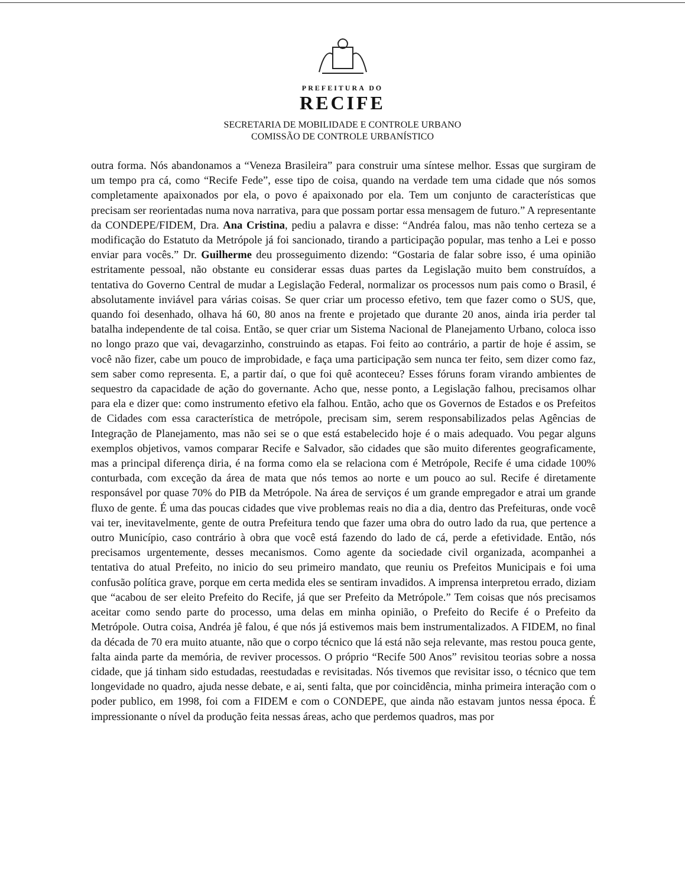PREFEITURA DO
RECIFE
SECRETARIA DE MOBILIDADE E CONTROLE URBANO
COMISSÃO DE CONTROLE URBANÍSTICO
outra forma. Nós abandonamos a “Veneza Brasileira” para construir uma síntese melhor. Essas que surgiram de um tempo pra cá, como “Recife Fede”, esse tipo de coisa, quando na verdade tem uma cidade que nós somos completamente apaixonados por ela, o povo é apaixonado por ela. Tem um conjunto de características que precisam ser reorientadas numa nova narrativa, para que possam portar essa mensagem de futuro.” A representante da CONDEPE/FIDEM, Dra. Ana Cristina, pediu a palavra e disse: “Andréa falou, mas não tenho certeza se a modificação do Estatuto da Metrópole já foi sancionado, tirando a participação popular, mas tenho a Lei e posso enviar para vocês.” Dr. Guilherme deu prosseguimento dizendo: “Gostaria de falar sobre isso, é uma opinião estritamente pessoal, não obstante eu considerar essas duas partes da Legislação muito bem construídos, a tentativa do Governo Central de mudar a Legislação Federal, normalizar os processos num pais como o Brasil, é absolutamente inviável para várias coisas. Se quer criar um processo efetivo, tem que fazer como o SUS, que, quando foi desenhado, olhava há 60, 80 anos na frente e projetado que durante 20 anos, ainda iria perder tal batalha independente de tal coisa. Então, se quer criar um Sistema Nacional de Planejamento Urbano, coloca isso no longo prazo que vai, devagarzinho, construindo as etapas. Foi feito ao contrário, a partir de hoje é assim, se você não fizer, cabe um pouco de improbidade, e faça uma participação sem nunca ter feito, sem dizer como faz, sem saber como representa. E, a partir daí, o que foi quê aconteceu? Esses fóruns foram virando ambientes de sequestro da capacidade de ação do governante. Acho que, nesse ponto, a Legislação falhou, precisamos olhar para ela e dizer que: como instrumento efetivo ela falhou. Então, acho que os Governos de Estados e os Prefeitos de Cidades com essa característica de metrópole, precisam sim, serem responsabilizados pelas Agências de Integração de Planejamento, mas não sei se o que está estabelecido hoje é o mais adequado. Vou pegar alguns exemplos objetivos, vamos comparar Recife e Salvador, são cidades que são muito diferentes geograficamente, mas a principal diferença diria, é na forma como ela se relaciona com é Metrópole, Recife é uma cidade 100% conturbada, com exceção da área de mata que nós temos ao norte e um pouco ao sul. Recife é diretamente responsável por quase 70% do PIB da Metrópole. Na área de serviços é um grande empregador e atrai um grande fluxo de gente. É uma das poucas cidades que vive problemas reais no dia a dia, dentro das Prefeituras, onde você vai ter, inevitavelmente, gente de outra Prefeitura tendo que fazer uma obra do outro lado da rua, que pertence a outro Município, caso contrário à obra que você está fazendo do lado de cá, perde a efetividade. Então, nós precisamos urgentemente, desses mecanismos. Como agente da sociedade civil organizada, acompanhei a tentativa do atual Prefeito, no inicio do seu primeiro mandato, que reuniu os Prefeitos Municipais e foi uma confusão política grave, porque em certa medida eles se sentiram invadidos. A imprensa interpretou errado, diziam que “acabou de ser eleito Prefeito do Recife, já que ser Prefeito da Metrópole.” Tem coisas que nós precisamos aceitar como sendo parte do processo, uma delas em minha opinião, o Prefeito do Recife é o Prefeito da Metrópole. Outra coisa, Andréa jê falou, é que nós já estivemos mais bem instrumentalizados. A FIDEM, no final da década de 70 era muito atuante, não que o corpo técnico que lá está não seja relevante, mas restou pouca gente, falta ainda parte da memória, de reviver processos. O próprio “Recife 500 Anos” revisitou teorias sobre a nossa cidade, que já tinham sido estudadas, reestudadas e revisitadas. Nós tivemos que revisitar isso, o técnico que tem longevidade no quadro, ajuda nesse debate, e ai, senti falta, que por coincidência, minha primeira interação com o poder publico, em 1998, foi com a FIDEM e com o CONDEPE, que ainda não estavam juntos nessa época. É impressionante o nível da produção feita nessas áreas, acho que perdemos quadros, mas por